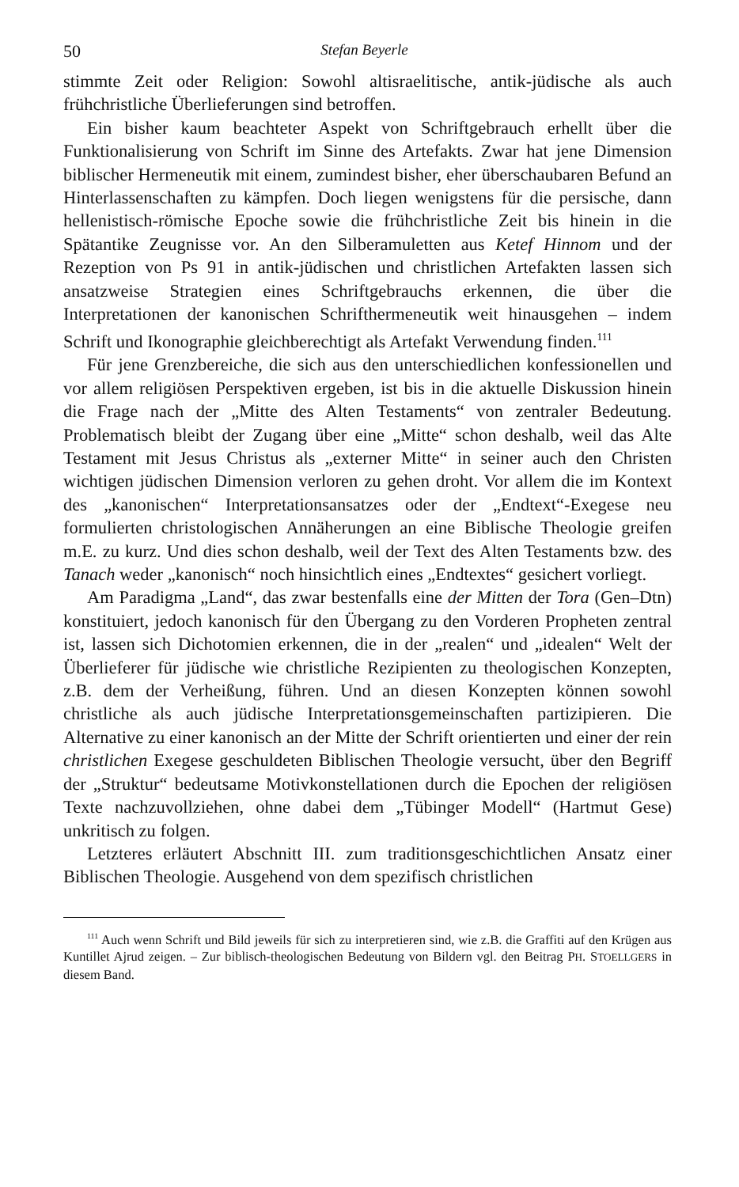50 Stefan Beyerle
stimmte Zeit oder Religion: Sowohl altisraelitische, antik-jüdische als auch frühchristliche Überlieferungen sind betroffen.
Ein bisher kaum beachteter Aspekt von Schriftgebrauch erhellt über die Funktionalisierung von Schrift im Sinne des Artefakts. Zwar hat jene Dimension biblischer Hermeneutik mit einem, zumindest bisher, eher überschaubaren Befund an Hinterlassenschaften zu kämpfen. Doch liegen wenigstens für die persische, dann hellenistisch-römische Epoche sowie die frühchristliche Zeit bis hinein in die Spätantike Zeugnisse vor. An den Silberamuletten aus Ketef Hinnom und der Rezeption von Ps 91 in antik-jüdischen und christlichen Artefakten lassen sich ansatzweise Strategien eines Schriftgebrauchs erkennen, die über die Interpretationen der kanonischen Schrifthermeneutik weit hinausgehen – indem Schrift und Ikonographie gleichberechtigt als Artefakt Verwendung finden.<sup>111</sup>
Für jene Grenzbereiche, die sich aus den unterschiedlichen konfessionellen und vor allem religiösen Perspektiven ergeben, ist bis in die aktuelle Diskussion hinein die Frage nach der „Mitte des Alten Testaments“ von zentraler Bedeutung. Problematisch bleibt der Zugang über eine „Mitte“ schon deshalb, weil das Alte Testament mit Jesus Christus als „externer Mitte“ in seiner auch den Christen wichtigen jüdischen Dimension verloren zu gehen droht. Vor allem die im Kontext des „kanonischen“ Interpretationsansatzes oder der „Endtext“-Exegese neu formulierten christologischen Annäherungen an eine Biblische Theologie greifen m.E. zu kurz. Und dies schon deshalb, weil der Text des Alten Testaments bzw. des Tanach weder „kanonisch“ noch hinsichtlich eines „Endtextes“ gesichert vorliegt.
Am Paradigma „Land“, das zwar bestenfalls eine der Mitten der Tora (Gen–Dtn) konstituiert, jedoch kanonisch für den Übergang zu den Vorderen Propheten zentral ist, lassen sich Dichotomien erkennen, die in der „realen“ und „idealen“ Welt der Überlieferer für jüdische wie christliche Rezipienten zu theologischen Konzepten, z.B. dem der Verheißung, führen. Und an diesen Konzepten können sowohl christliche als auch jüdische Interpretationsgemeinschaften partizipieren. Die Alternative zu einer kanonisch an der Mitte der Schrift orientierten und einer der rein christlichen Exegese geschuldeten Biblischen Theologie versucht, über den Begriff der „Struktur“ bedeutsame Motivkonstellationen durch die Epochen der religiösen Texte nachzuvollziehen, ohne dabei dem „Tübinger Modell“ (Hartmut Gese) unkritisch zu folgen.
Letzteres erläutert Abschnitt III. zum traditionsgeschichtlichen Ansatz einer Biblischen Theologie. Ausgehend von dem spezifisch christlichen
<sup>111</sup> Auch wenn Schrift und Bild jeweils für sich zu interpretieren sind, wie z.B. die Graffiti auf den Krügen aus Kuntillet Ajrud zeigen. – Zur biblisch-theologischen Bedeutung von Bildern vgl. den Beitrag PH. STOELLGERS in diesem Band.